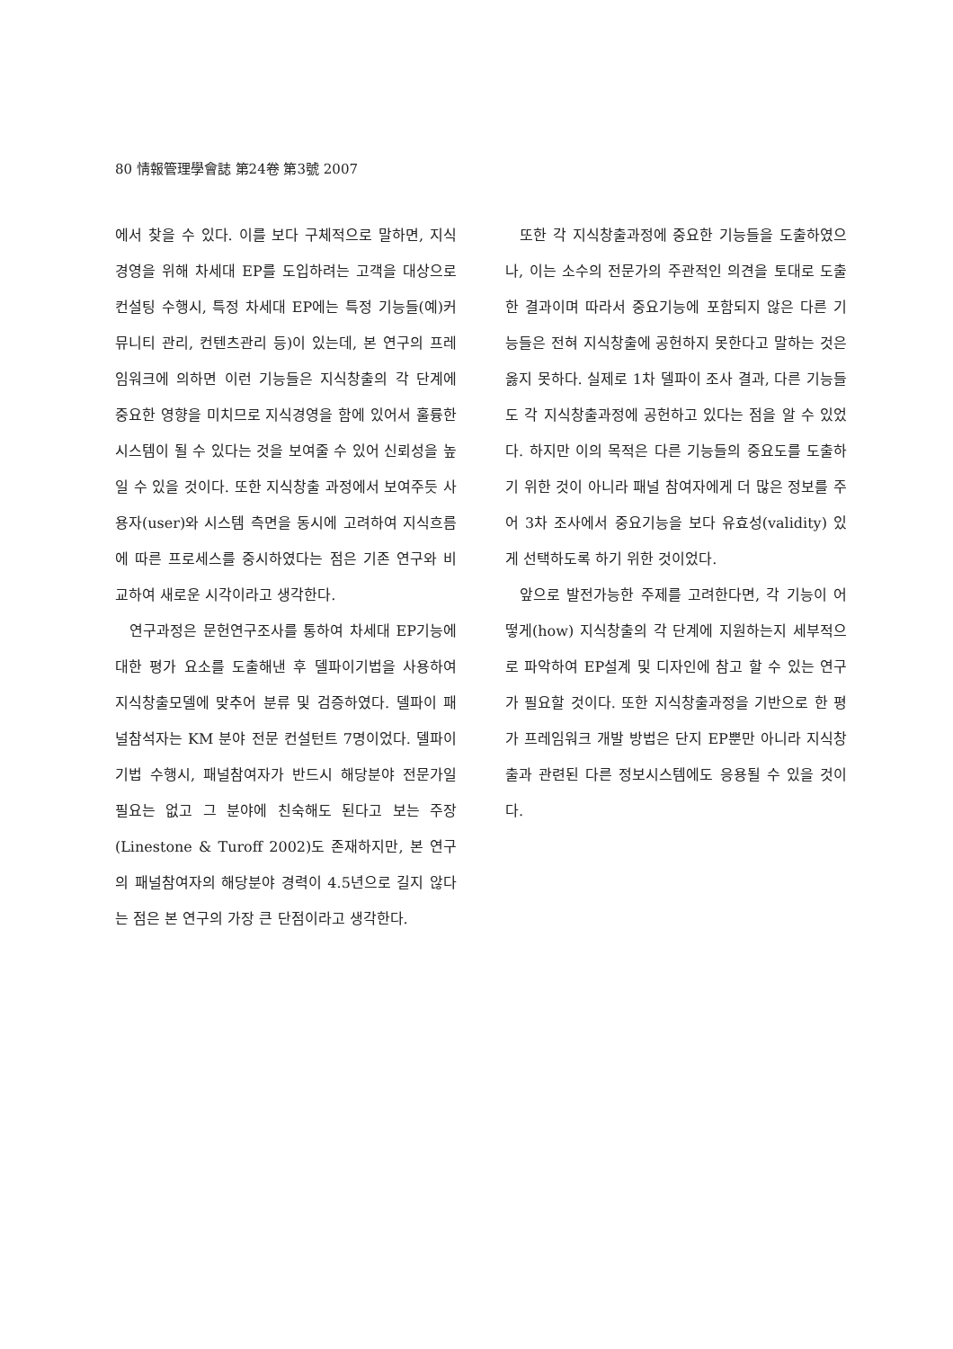80 情報管理學會誌 第24卷 第3號 2007
에서 찾을 수 있다. 이를 보다 구체적으로 말하면, 지식경영을 위해 차세대 EP를 도입하려는 고객을 대상으로 컨설팅 수행시, 특정 차세대 EP에는 특정 기능들(예)커뮤니티 관리, 컨텐츠관리 등)이 있는데, 본 연구의 프레임워크에 의하면 이런 기능들은 지식창출의 각 단계에 중요한 영향을 미치므로 지식경영을 함에 있어서 훌륭한 시스템이 될 수 있다는 것을 보여줄 수 있어 신뢰성을 높일 수 있을 것이다. 또한 지식창출 과정에서 보여주듯 사용자(user)와 시스템 측면을 동시에 고려하여 지식흐름에 따른 프로세스를 중시하였다는 점은 기존 연구와 비교하여 새로운 시각이라고 생각한다.
연구과정은 문헌연구조사를 통하여 차세대 EP기능에 대한 평가 요소를 도출해낸 후 델파이기법을 사용하여 지식창출모델에 맞추어 분류 및 검증하였다. 델파이 패널참석자는 KM 분야 전문 컨설턴트 7명이었다. 델파이기법 수행시, 패널참여자가 반드시 해당분야 전문가일 필요는 없고 그 분야에 친숙해도 된다고 보는 주장(Linestone & Turoff 2002)도 존재하지만, 본 연구의 패널참여자의 해당분야 경력이 4.5년으로 길지 않다는 점은 본 연구의 가장 큰 단점이라고 생각한다.
또한 각 지식창출과정에 중요한 기능들을 도출하였으나, 이는 소수의 전문가의 주관적인 의견을 토대로 도출한 결과이며 따라서 중요기능에 포함되지 않은 다른 기능들은 전혀 지식창출에 공헌하지 못한다고 말하는 것은 옳지 못하다. 실제로 1차 델파이 조사 결과, 다른 기능들도 각 지식창출과정에 공헌하고 있다는 점을 알 수 있었다. 하지만 이의 목적은 다른 기능들의 중요도를 도출하기 위한 것이 아니라 패널 참여자에게 더 많은 정보를 주어 3차 조사에서 중요기능을 보다 유효성(validity) 있게 선택하도록 하기 위한 것이었다.
앞으로 발전가능한 주제를 고려한다면, 각 기능이 어떻게(how) 지식창출의 각 단계에 지원하는지 세부적으로 파악하여 EP설계 및 디자인에 참고 할 수 있는 연구가 필요할 것이다. 또한 지식창출과정을 기반으로 한 평가 프레임워크 개발 방법은 단지 EP뿐만 아니라 지식창출과 관련된 다른 정보시스템에도 응용될 수 있을 것이다.